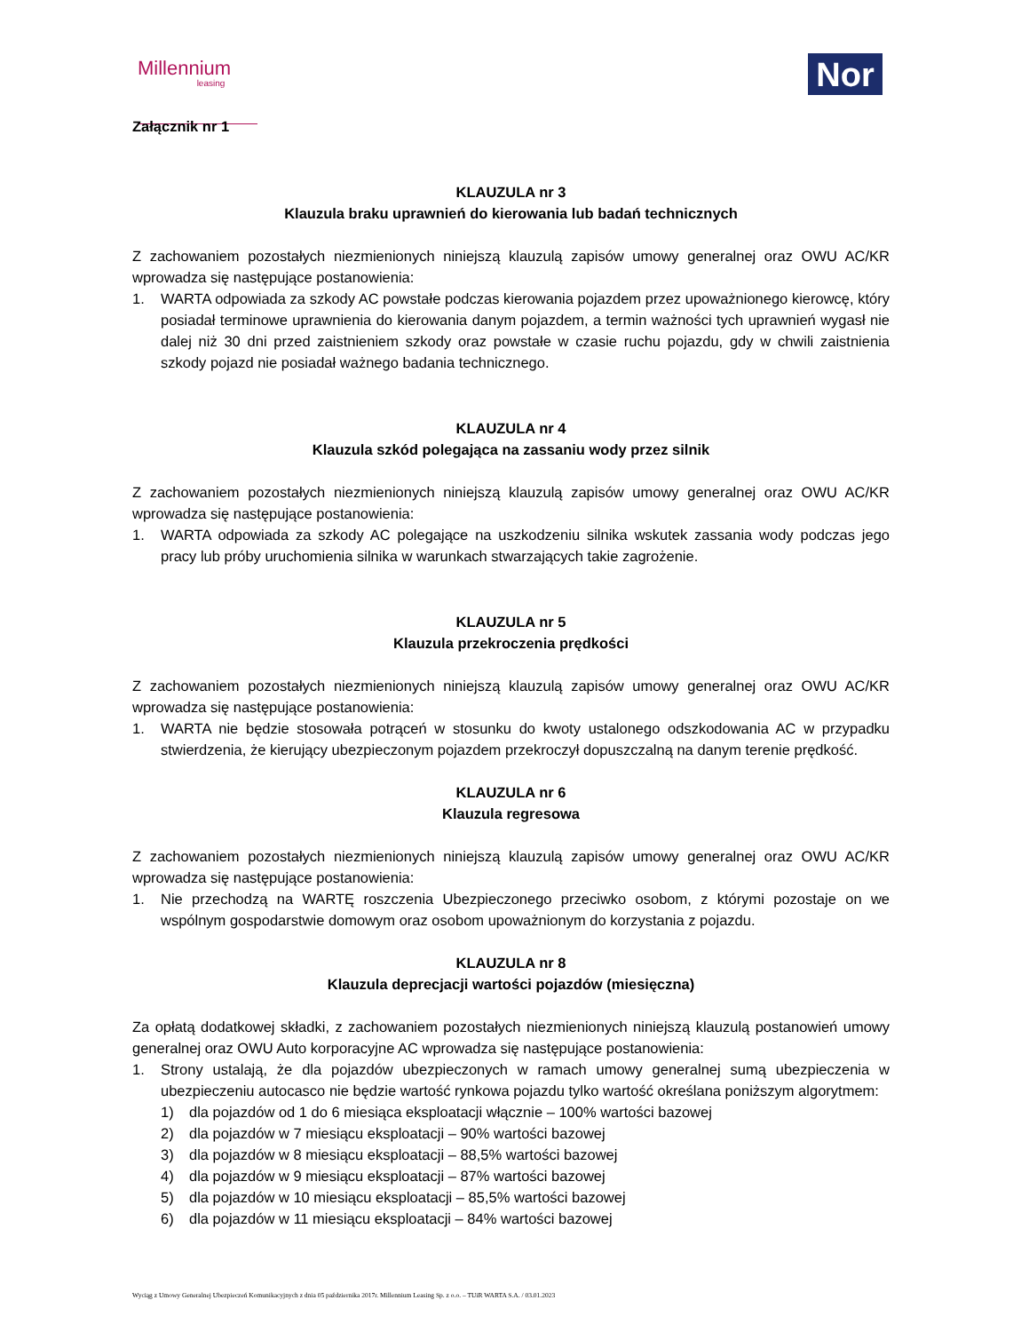Millennium
leasing
Nor
Załącznik nr 1
KLAUZULA nr 3
Klauzula braku uprawnień do kierowania lub badań technicznych
Z zachowaniem pozostałych niezmienionych niniejszą klauzulą zapisów umowy generalnej oraz OWU AC/KR wprowadza się następujące postanowienia:
1. WARTA odpowiada za szkody AC powstałe podczas kierowania pojazdem przez upoważnionego kierowcę, który posiadał terminowe uprawnienia do kierowania danym pojazdem, a termin ważności tych uprawnień wygasł nie dalej niż 30 dni przed zaistnieniem szkody oraz powstałe w czasie ruchu pojazdu, gdy w chwili zaistnienia szkody pojazd nie posiadał ważnego badania technicznego.
KLAUZULA nr 4
Klauzula szkód polegająca na zassaniu wody przez silnik
Z zachowaniem pozostałych niezmienionych niniejszą klauzulą zapisów umowy generalnej oraz OWU AC/KR wprowadza się następujące postanowienia:
1. WARTA odpowiada za szkody AC polegające na uszkodzeniu silnika wskutek zassania wody podczas jego pracy lub próby uruchomienia silnika w warunkach stwarzających takie zagrożenie.
KLAUZULA nr 5
Klauzula przekroczenia prędkości
Z zachowaniem pozostałych niezmienionych niniejszą klauzulą zapisów umowy generalnej oraz OWU AC/KR wprowadza się następujące postanowienia:
1. WARTA nie będzie stosowała potrąceń w stosunku do kwoty ustalonego odszkodowania AC w przypadku stwierdzenia, że kierujący ubezpieczonym pojazdem przekroczył dopuszczalną na danym terenie prędkość.
KLAUZULA nr 6
Klauzula regresowa
Z zachowaniem pozostałych niezmienionych niniejszą klauzulą zapisów umowy generalnej oraz OWU AC/KR wprowadza się następujące postanowienia:
1. Nie przechodzą na WARTĘ roszczenia Ubezpieczonego przeciwko osobom, z którymi pozostaje on we wspólnym gospodarstwie domowym oraz osobom upoważnionym do korzystania z pojazdu.
KLAUZULA nr 8
Klauzula deprecjacji wartości pojazdów (miesięczna)
Za opłatą dodatkowej składki, z zachowaniem pozostałych niezmienionych niniejszą klauzulą postanowień umowy generalnej oraz OWU Auto korporacyjne AC wprowadza się następujące postanowienia:
1. Strony ustalają, że dla pojazdów ubezpieczonych w ramach umowy generalnej sumą ubezpieczenia w ubezpieczeniu autocasco nie będzie wartość rynkowa pojazdu tylko wartość określana poniższym algorytmem:
1) dla pojazdów od 1 do 6 miesiąca eksploatacji włącznie – 100% wartości bazowej
2) dla pojazdów w 7 miesiącu eksploatacji – 90% wartości bazowej
3) dla pojazdów w 8 miesiącu eksploatacji – 88,5% wartości bazowej
4) dla pojazdów w 9 miesiącu eksploatacji – 87% wartości bazowej
5) dla pojazdów w 10 miesiącu eksploatacji – 85,5% wartości bazowej
6) dla pojazdów w 11 miesiącu eksploatacji – 84% wartości bazowej
Wyciąg z Umowy Generalnej Ubezpieczeń Komunikacyjnych z dnia 05 października 2017r. Millennium Leasing Sp. z o.o. – TUiR WARTA S.A. / 03.01.2023